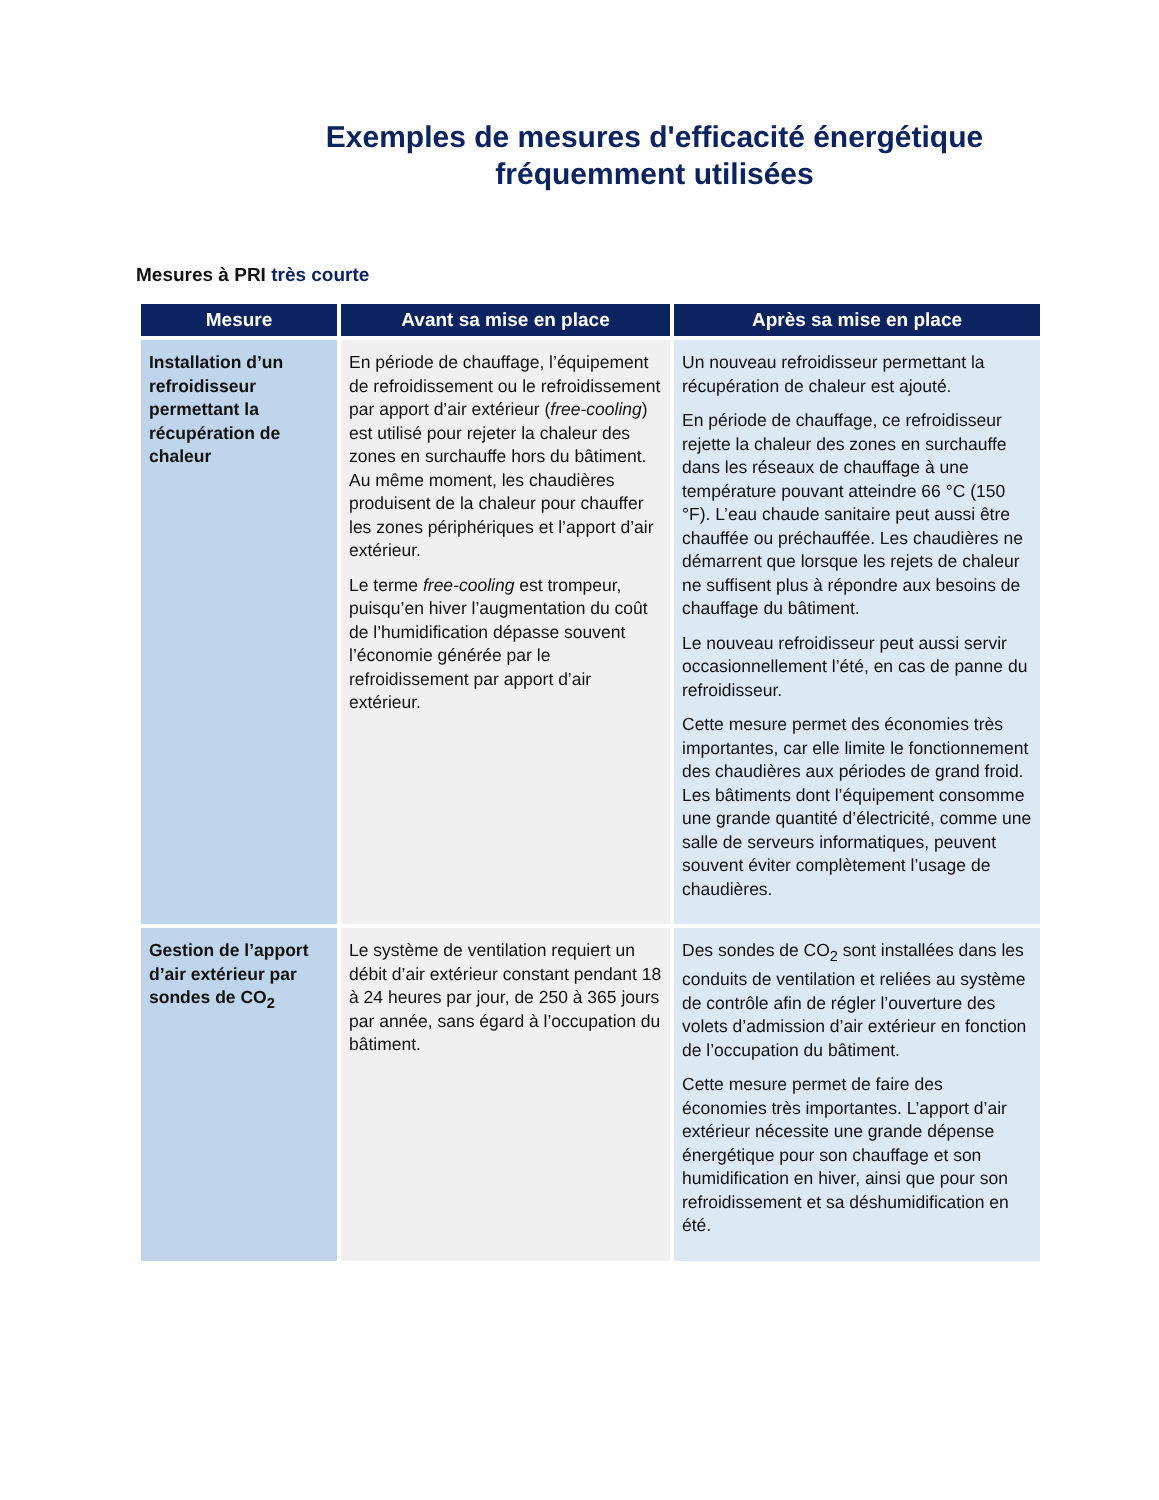Exemples de mesures d'efficacité énergétique
fréquemment utilisées
Mesures à PRI très courte
| Mesure | Avant sa mise en place | Après sa mise en place |
| --- | --- | --- |
| Installation d’un refroidisseur permettant la récupération de chaleur | En période de chauffage, l’équipement de refroidissement ou le refroidissement par apport d’air extérieur ( free-cooling ) est utilisé pour rejeter la chaleur des zones en surchauffe hors du bâtiment. Au même moment, les chaudières produisent de la chaleur pour chauffer les zones périphériques et l’apport d’air extérieur. Le terme free-cooling est trompeur, puisqu’en hiver l’augmentation du coût de l’humidification dépasse souvent l’économie générée par le refroidissement par apport d’air extérieur. | Un nouveau refroidisseur permettant la récupération de chaleur est ajouté. En période de chauffage, ce refroidisseur rejette la chaleur des zones en surchauffe dans les réseaux de chauffage à une température pouvant atteindre 66 °C (150 °F). L’eau chaude sanitaire peut aussi être chauffée ou préchauffée. Les chaudières ne démarrent que lorsque les rejets de chaleur ne suffisent plus à répondre aux besoins de chauffage du bâtiment. Le nouveau refroidisseur peut aussi servir occasionnellement l’été, en cas de panne du refroidisseur. Cette mesure permet des économies très importantes, car elle limite le fonctionnement des chaudières aux périodes de grand froid. Les bâtiments dont l’équipement consomme une grande quantité d’électricité, comme une salle de serveurs informatiques, peuvent souvent éviter complètement l’usage de chaudières. |
| Gestion de l’apport d’air extérieur par sondes de CO<sub>2</sub> | Le système de ventilation requiert un débit d’air extérieur constant pendant 18 à 24 heures par jour, de 250 à 365 jours par année, sans égard à l’occupation du bâtiment. | Des sondes de CO<sub>2</sub> sont installées dans les conduits de ventilation et reliées au système de contrôle afin de régler l’ouverture des volets d’admission d’air extérieur en fonction de l’occupation du bâtiment. Cette mesure permet de faire des économies très importantes. L’apport d’air extérieur nécessite une grande dépense énergétique pour son chauffage et son humidification en hiver, ainsi que pour son refroidissement et sa déshumidification en été. |